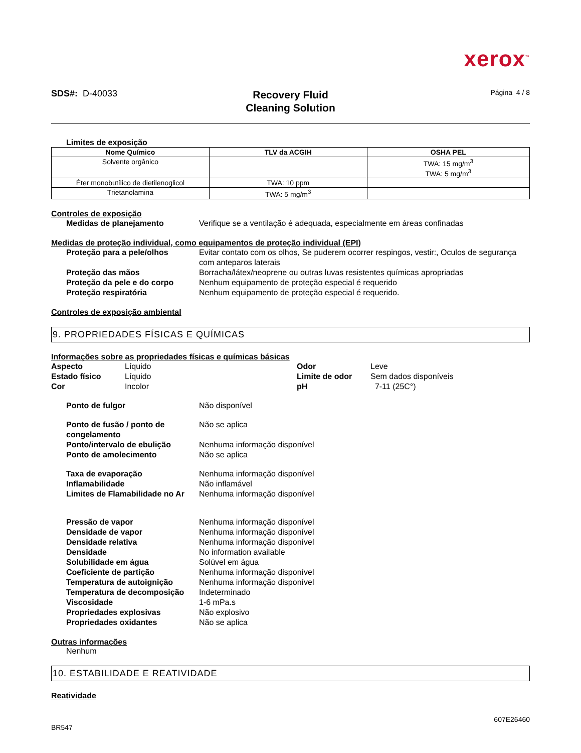xerox<sup>™</sup>
SDS#: D-40033
Recovery Fluid
Cleaning Solution
Página 4 / 8
Limites de exposição
| Nome Químico | TLV da ACGIH | OSHA PEL |
| --- | --- | --- |
| Solvente orgânico | | TWA: 15 mg/m<sup>3</sup> TWA: 5 mg/m<sup>3</sup> |
| Éter monobutílico de dietilenoglicol | TWA: 10 ppm | |
| Trietanolamina | TWA: 5 mg/m<sup>3</sup> | |
Controles de exposição
Medidas de planejamento Verifique se a ventilação é adequada, especialmente em áreas confinadas
Medidas de proteção individual, como equipamentos de proteção individual (EPI)
Proteção para a pele/olhos Evitar contato com os olhos, Se puderem ocorrer respingos, vestir:, Oculos de segurança com anteparos laterais
Proteção das mãos Borracha/látex/neoprene ou outras luvas resistentes químicas apropriadas
Proteção da pele e do corpo Nenhum equipamento de proteção especial é requerido
Proteção respiratória Nenhum equipamento de proteção especial é requerido.
Controles de exposição ambiental
9. PROPRIEDADES FÍSICAS E QUÍMICAS
Informações sobre as propriedades físicas e químicas básicas
Aspecto Líquido Odor Leve Estado físico Líquido Limite de odor Sem dados disponíveis Cor Incolor pH 7-11 (25C°)
Ponto de fulgor Não disponível
Ponto de fusão / ponto de congelamento
Não se aplica
Ponto/intervalo de ebulição Nenhuma informação disponível
Ponto de amolecimento Não se aplica
Taxa de evaporação Nenhuma informação disponível
Inflamabilidade Não inflamável
Limites de Flamabilidade no Ar
Nenhuma informação disponível
Pressão de vapor Nenhuma informação disponível
Densidade de vapor Nenhuma informação disponível
Densidade relativa Nenhuma informação disponível
Densidade No information available
Solubilidade em água Solúvel em água
Coeficiente de partição Nenhuma informação disponível
Temperatura de autoignição Nenhuma informação disponível
Temperatura de decomposição Indeterminado
Viscosidade 1-6 mPa.s
Propriedades explosivas Não explosivo
Propriedades oxidantes Não se aplica
Outras informações
Nenhum
10. ESTABILIDADE E REATIVIDADE
Reatividade
607E26460
BR547